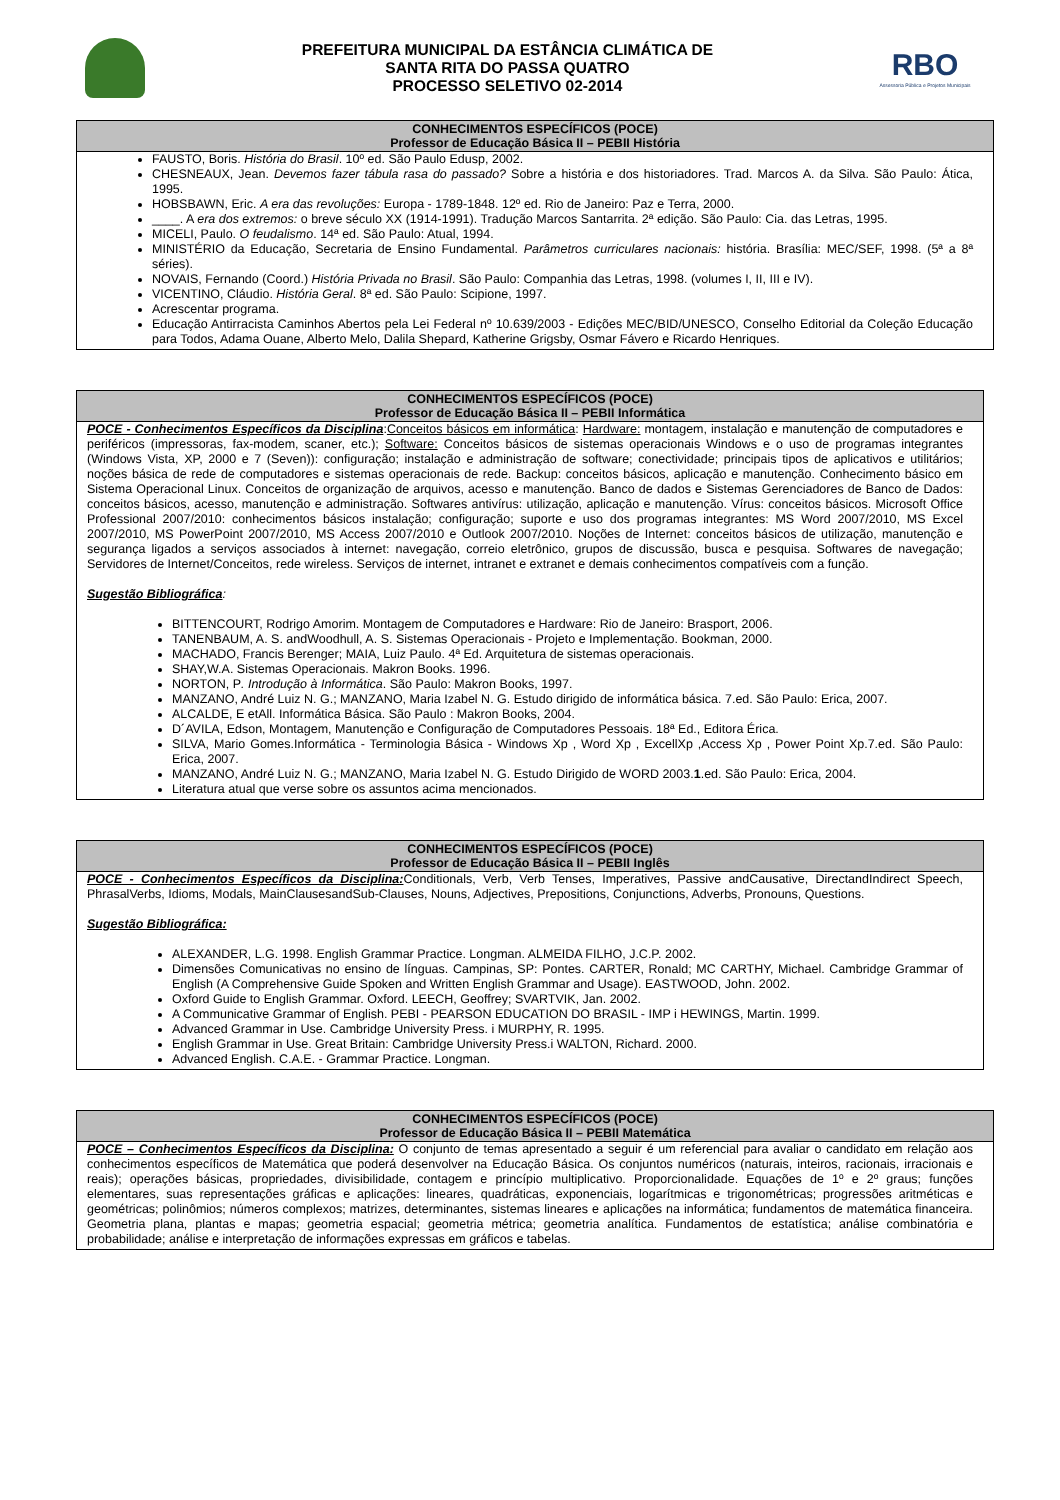PREFEITURA MUNICIPAL DA ESTÂNCIA CLIMÁTICA DE
SANTA RITA DO PASSA QUATRO
PROCESSO SELETIVO 02-2014
RBO
Assessoria Pública e Projetos Municipais
| CONHECIMENTOS ESPECÍFICOS (POCE) Professor de Educação Básica II – PEBII História |
| --- |
| FAUSTO, Boris. História do Brasil . 10º ed. São Paulo Edusp, 2002. CHESNEAUX, Jean. Devemos fazer tábula rasa do passado? Sobre a história e dos historiadores. Trad. Marcos A. da Silva. São Paulo: Ática, 1995. HOBSBAWN, Eric. A era das revoluções: Europa - 1789-1848. 12º ed. Rio de Janeiro: Paz e Terra, 2000. ____. A era dos extremos: o breve século XX (1914-1991). Tradução Marcos Santarrita. 2ª edição. São Paulo: Cia. das Letras, 1995. MICELI, Paulo. O feudalismo . 14ª ed. São Paulo: Atual, 1994. MINISTÉRIO da Educação, Secretaria de Ensino Fundamental. Parâmetros curriculares nacionais: história. Brasília: MEC/SEF, 1998. (5ª a 8ª séries). NOVAIS, Fernando (Coord.) História Privada no Brasil . São Paulo: Companhia das Letras, 1998. (volumes I, II, III e IV). VICENTINO, Cláudio. História Geral . 8ª ed. São Paulo: Scipione, 1997. Acrescentar programa. Educação Antirracista Caminhos Abertos pela Lei Federal nº 10.639/2003 - Edições MEC/BID/UNESCO, Conselho Editorial da Coleção Educação para Todos, Adama Ouane, Alberto Melo, Dalila Shepard, Katherine Grigsby, Osmar Fávero e Ricardo Henriques. |
| CONHECIMENTOS ESPECÍFICOS (POCE) Professor de Educação Básica II – PEBII Informática |
| --- |
| POCE - Conhecimentos Específicos da Disciplina : Conceitos básicos em informática : Hardware: montagem, instalação e manutenção de computadores e periféricos (impressoras, fax-modem, scaner, etc.); Software: Conceitos básicos de sistemas operacionais Windows e o uso de programas integrantes (Windows Vista, XP, 2000 e 7 (Seven)): configuração; instalação e administração de software; conectividade; principais tipos de aplicativos e utilitários; noções básica de rede de computadores e sistemas operacionais de rede. Backup: conceitos básicos, aplicação e manutenção. Conhecimento básico em Sistema Operacional Linux. Conceitos de organização de arquivos, acesso e manutenção. Banco de dados e Sistemas Gerenciadores de Banco de Dados: conceitos básicos, acesso, manutenção e administração. Softwares antivírus: utilização, aplicação e manutenção. Vírus: conceitos básicos. Microsoft Office Professional 2007/2010: conhecimentos básicos instalação; configuração; suporte e uso dos programas integrantes: MS Word 2007/2010, MS Excel 2007/2010, MS PowerPoint 2007/2010, MS Access 2007/2010 e Outlook 2007/2010. Noções de Internet: conceitos básicos de utilização, manutenção e segurança ligados a serviços associados à internet: navegação, correio eletrônico, grupos de discussão, busca e pesquisa. Softwares de navegação; Servidores de Internet/Conceitos, rede wireless. Serviços de internet, intranet e extranet e demais conhecimentos compatíveis com a função. Sugestão Bibliográfica : BITTENCOURT, Rodrigo Amorim. Montagem de Computadores e Hardware: Rio de Janeiro: Brasport, 2006. TANENBAUM, A. S. andWoodhull, A. S. Sistemas Operacionais - Projeto e Implementação. Bookman, 2000. MACHADO, Francis Berenger; MAIA, Luiz Paulo. 4ª Ed. Arquitetura de sistemas operacionais. SHAY,W.A. Sistemas Operacionais. Makron Books. 1996. NORTON, P . Introdução à Informática . São Paulo: Makron Books, 1997. MANZANO, André Luiz N. G.; MANZANO, Maria Izabel N. G. Estudo dirigido de informática básica. 7.ed. São Paulo: Erica, 2007. ALCALDE, E etAll. Informática Básica. São Paulo : Makron Books, 2004. D´AVILA, Edson, Montagem, Manutenção e Configuração de Computadores Pessoais. 18ª Ed., Editora Érica. SILVA, Mario Gomes.Informática - Terminologia Básica - Windows Xp , Word Xp , ExcellXp ,Access Xp , Power Point Xp.7.ed. São Paulo: Erica, 2007. MANZANO, André Luiz N. G.; MANZANO, Maria Izabel N. G. Estudo Dirigido de WORD 2003. 1 .ed. São Paulo: Erica, 2004. Literatura atual que verse sobre os assuntos acima mencionados. |
| CONHECIMENTOS ESPECÍFICOS (POCE) Professor de Educação Básica II – PEBII Inglês |
| --- |
| POCE - Conhecimentos Específicos da Disciplina: Conditionals, Verb, Verb Tenses, Imperatives, Passive andCausative, DirectandIndirect Speech, PhrasalVerbs, Idioms, Modals, MainClausesandSub-Clauses, Nouns, Adjectives, Prepositions, Conjunctions, Adverbs, Pronouns, Questions. Sugestão Bibliográfica: ALEXANDER, L.G. 1998. English Grammar Practice. Longman. ALMEIDA FILHO, J.C.P. 2002. Dimensões Comunicativas no ensino de línguas. Campinas, SP: Pontes. CARTER, Ronald; MC CARTHY, Michael. Cambridge Grammar of English (A Comprehensive Guide Spoken and Written English Grammar and Usage). EASTWOOD, John. 2002. Oxford Guide to English Grammar. Oxford. LEECH, Geoffrey; SVARTVIK, Jan. 2002. A Communicative Grammar of English. PEBI - PEARSON EDUCATION DO BRASIL - IMP i HEWINGS, Martin. 1999. Advanced Grammar in Use. Cambridge University Press. i MURPHY, R. 1995. English Grammar in Use. Great Britain: Cambridge University Press.i WALTON, Richard. 2000. Advanced English. C.A.E. - Grammar Practice. Longman. |
| CONHECIMENTOS ESPECÍFICOS (POCE) Professor de Educação Básica II – PEBII Matemática |
| --- |
| POCE – Conhecimentos Específicos da Disciplina: O conjunto de temas apresentado a seguir é um referencial para avaliar o candidato em relação aos conhecimentos específicos de Matemática que poderá desenvolver na Educação Básica. Os conjuntos numéricos (naturais, inteiros, racionais, irracionais e reais); operações básicas, propriedades, divisibilidade, contagem e princípio multiplicativo. Proporcionalidade. Equações de 1º e 2º graus; funções elementares, suas representações gráficas e aplicações: lineares, quadráticas, exponenciais, logarítmicas e trigonométricas; progressões aritméticas e geométricas; polinômios; números complexos; matrizes, determinantes, sistemas lineares e aplicações na informática; fundamentos de matemática financeira. Geometria plana, plantas e mapas; geometria espacial; geometria métrica; geometria analítica. Fundamentos de estatística; análise combinatória e probabilidade; análise e interpretação de informações expressas em gráficos e tabelas. |